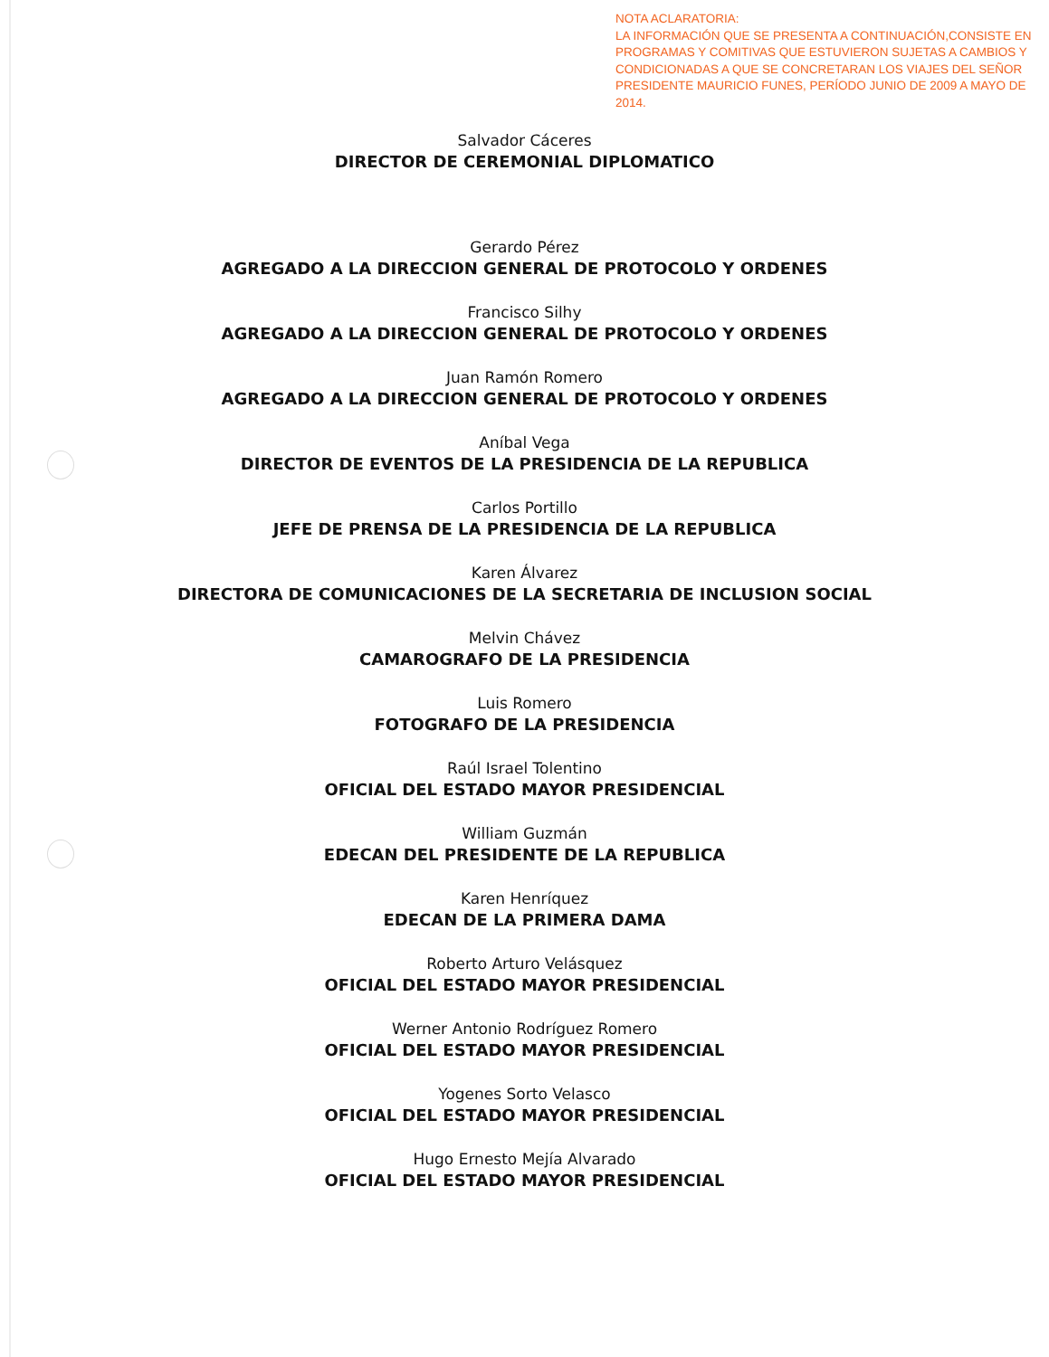NOTA ACLARATORIA:
LA INFORMACIÓN QUE SE PRESENTA A CONTINUACIÓN,CONSISTE EN PROGRAMAS Y COMITIVAS QUE ESTUVIERON SUJETAS A CAMBIOS Y CONDICIONADAS A QUE SE CONCRETARAN LOS VIAJES DEL SEÑOR PRESIDENTE MAURICIO FUNES, PERÍODO JUNIO DE 2009 A MAYO DE 2014.
Salvador Cáceres
DIRECTOR DE CEREMONIAL DIPLOMATICO
Gerardo Pérez
AGREGADO A LA DIRECCION GENERAL DE PROTOCOLO Y ORDENES
Francisco Silhy
AGREGADO A LA DIRECCION GENERAL DE PROTOCOLO Y ORDENES
Juan Ramón Romero
AGREGADO A LA DIRECCION GENERAL DE PROTOCOLO Y ORDENES
Aníbal Vega
DIRECTOR DE EVENTOS DE LA PRESIDENCIA DE LA REPUBLICA
Carlos Portillo
JEFE DE PRENSA DE LA PRESIDENCIA DE LA REPUBLICA
Karen Álvarez
DIRECTORA DE COMUNICACIONES DE LA SECRETARIA DE INCLUSION SOCIAL
Melvin Chávez
CAMAROGRAFO DE LA PRESIDENCIA
Luis Romero
FOTOGRAFO DE LA PRESIDENCIA
Raúl Israel Tolentino
OFICIAL DEL ESTADO MAYOR PRESIDENCIAL
William Guzmán
EDECAN DEL PRESIDENTE DE LA REPUBLICA
Karen Henríquez
EDECAN DE LA PRIMERA DAMA
Roberto Arturo Velásquez
OFICIAL DEL ESTADO MAYOR PRESIDENCIAL
Werner Antonio Rodríguez Romero
OFICIAL DEL ESTADO MAYOR PRESIDENCIAL
Yogenes Sorto Velasco
OFICIAL DEL ESTADO MAYOR PRESIDENCIAL
Hugo Ernesto Mejía Alvarado
OFICIAL DEL ESTADO MAYOR PRESIDENCIAL